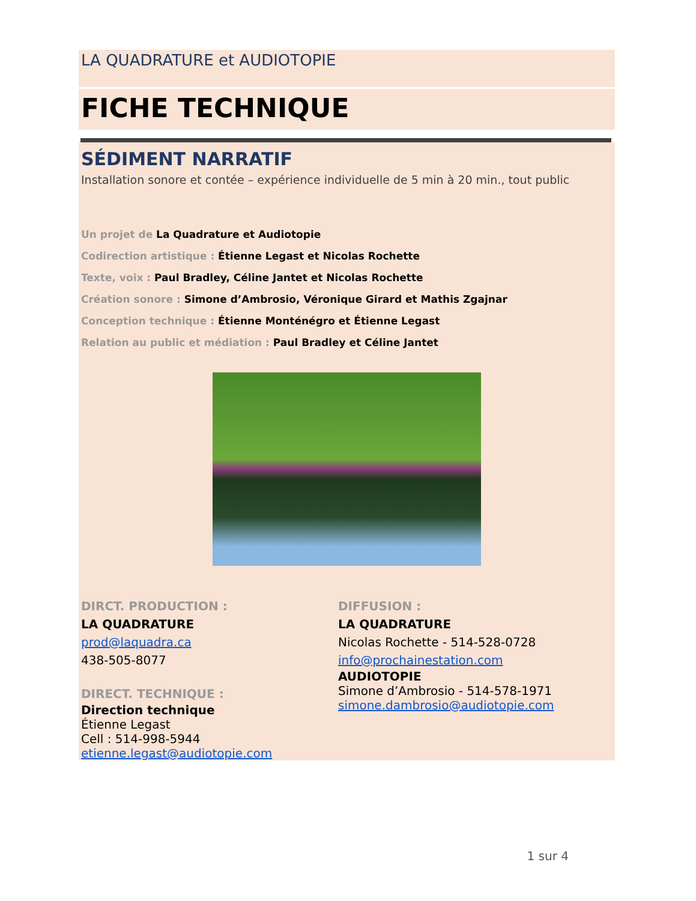LA QUADRATURE et AUDIOTOPIE
FICHE TECHNIQUE
SÉDIMENT NARRATIF
Installation sonore et contée – expérience individuelle de 5 min à 20 min., tout public
Un projet de La Quadrature et Audiotopie
Codirection artistique : Étienne Legast et Nicolas Rochette
Texte, voix : Paul Bradley, Céline Jantet et Nicolas Rochette
Création sonore : Simone d’Ambrosio, Véronique Girard et Mathis Zgajnar
Conception technique : Étienne Monténégro et Étienne Legast
Relation au public et médiation : Paul Bradley et Céline Jantet
DIRCT. PRODUCTION :
LA QUADRATURE
prod@laquadra.ca
438-505-8077
DIRECT. TECHNIQUE :
Direction technique
Étienne Legast
Cell : 514-998-5944
etienne.legast@audiotopie.com
DIFFUSION :
LA QUADRATURE
Nicolas Rochette - 514-528-0728
info@prochainestation.com
AUDIOTOPIE
Simone d’Ambrosio - 514-578-1971
simone.dambrosio@audiotopie.com
1 sur 4